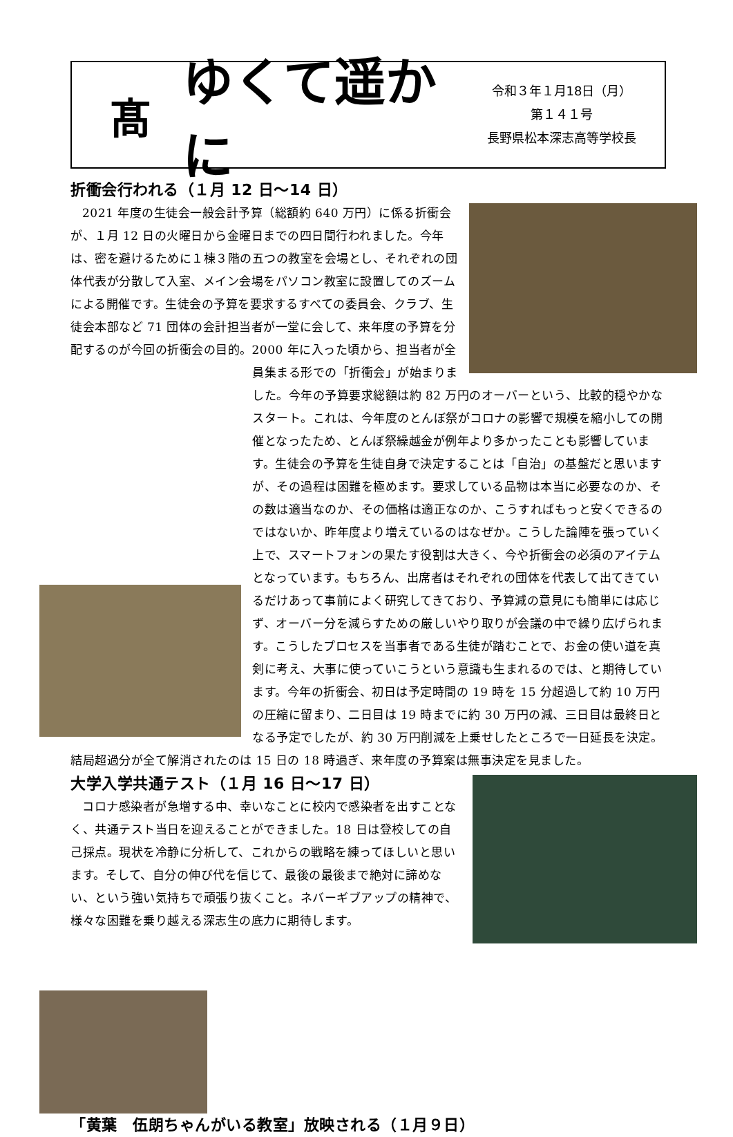髙
ゆくて遥かに
令和３年１月18日（月）
第１４１号
長野県松本深志高等学校長
折衝会行われる（１月 12 日～14 日）
2021 年度の生徒会一般会計予算（総額約 640 万円）に係る折衝会が、１月 12 日の火曜日から金曜日までの四日間行われました。今年は、密を避けるために１棟３階の五つの教室を会場とし、それぞれの団体代表が分散して入室、メイン会場をパソコン教室に設置してのズームによる開催です。生徒会の予算を要求するすべての委員会、クラブ、生徒会本部など 71 団体の会計担当者が一堂に会して、来年度の予算を分配するのが今回の折衝会の目的。2000 年に入った頃から、担当者が全員集まる形での「折衝会」が始まりました。今年の予算要求総額は約 82 万円のオーバーという、比較的穏やかなスタート。これは、今年度のとんぼ祭がコロナの影響で規模を縮小しての開催となったため、とんぼ祭繰越金が例年より多かったことも影響しています。生徒会の予算を生徒自身で決定することは「自治」の基盤だと思いますが、その過程は困難を極めます。要求している品物は本当に必要なのか、その数は適当なのか、その価格は適正なのか、こうすればもっと安くできるのではないか、昨年度より増えているのはなぜか。こうした論陣を張っていく上で、スマートフォンの果たす役割は大きく、今や折衝会の必須のアイテムとなっています。もちろん、出席者はそれぞれの団体を代表して出てきているだけあって事前によく研究してきており、予算減の意見にも簡単には応じず、オーバー分を減らすための厳しいやり取りが会議の中で繰り広げられます。こうしたプロセスを当事者である生徒が踏むことで、お金の使い道を真剣に考え、大事に使っていこうという意識も生まれるのでは、と期待しています。今年の折衝会、初日は予定時間の 19 時を 15 分超過して約 10 万円の圧縮に留まり、二日目は 19 時までに約 30 万円の減、三日目は最終日となる予定でしたが、約 30 万円削減を上乗せしたところで一日延長を決定。結局超過分が全て解消されたのは 15 日の 18 時過ぎ、来年度の予算案は無事決定を見ました。
大学入学共通テスト（１月 16 日～17 日）
コロナ感染者が急増する中、幸いなことに校内で感染者を出すことなく、共通テスト当日を迎えることができました。18 日は登校しての自己採点。現状を冷静に分析して、これからの戦略を練ってほしいと思います。そして、自分の伸び代を信じて、最後の最後まで絶対に諦めない、という強い気持ちで頑張り抜くこと。ネバーギブアップの精神で、様々な困難を乗り越える深志生の底力に期待します。
「黄葉　伍朗ちゃんがいる教室」放映される（１月９日）